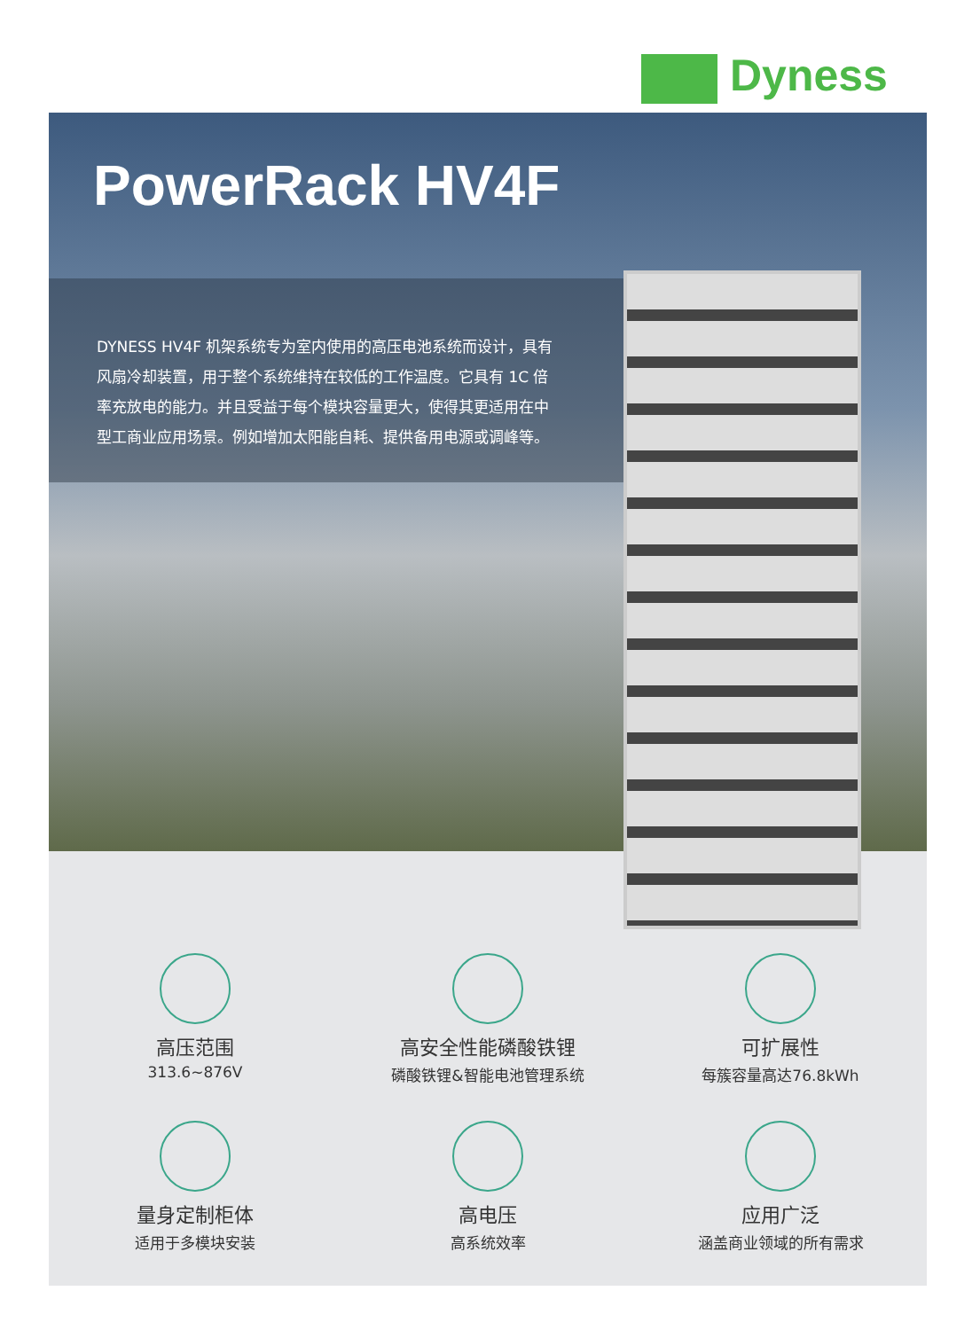Dyness
PowerRack HV4F
DYNESS HV4F 机架系统专为室内使用的高压电池系统而设计，具有风扇冷却装置，用于整个系统维持在较低的工作温度。它具有 1C 倍率充放电的能力。并且受益于每个模块容量更大，使得其更适用在中型工商业应用场景。例如增加太阳能自耗、提供备用电源或调峰等。
高压范围
313.6~876V
高安全性能磷酸铁锂
磷酸铁锂&智能电池管理系统
可扩展性
每簇容量高达76.8kWh
量身定制柜体
适用于多模块安装
高电压
高系统效率
应用广泛
涵盖商业领域的所有需求